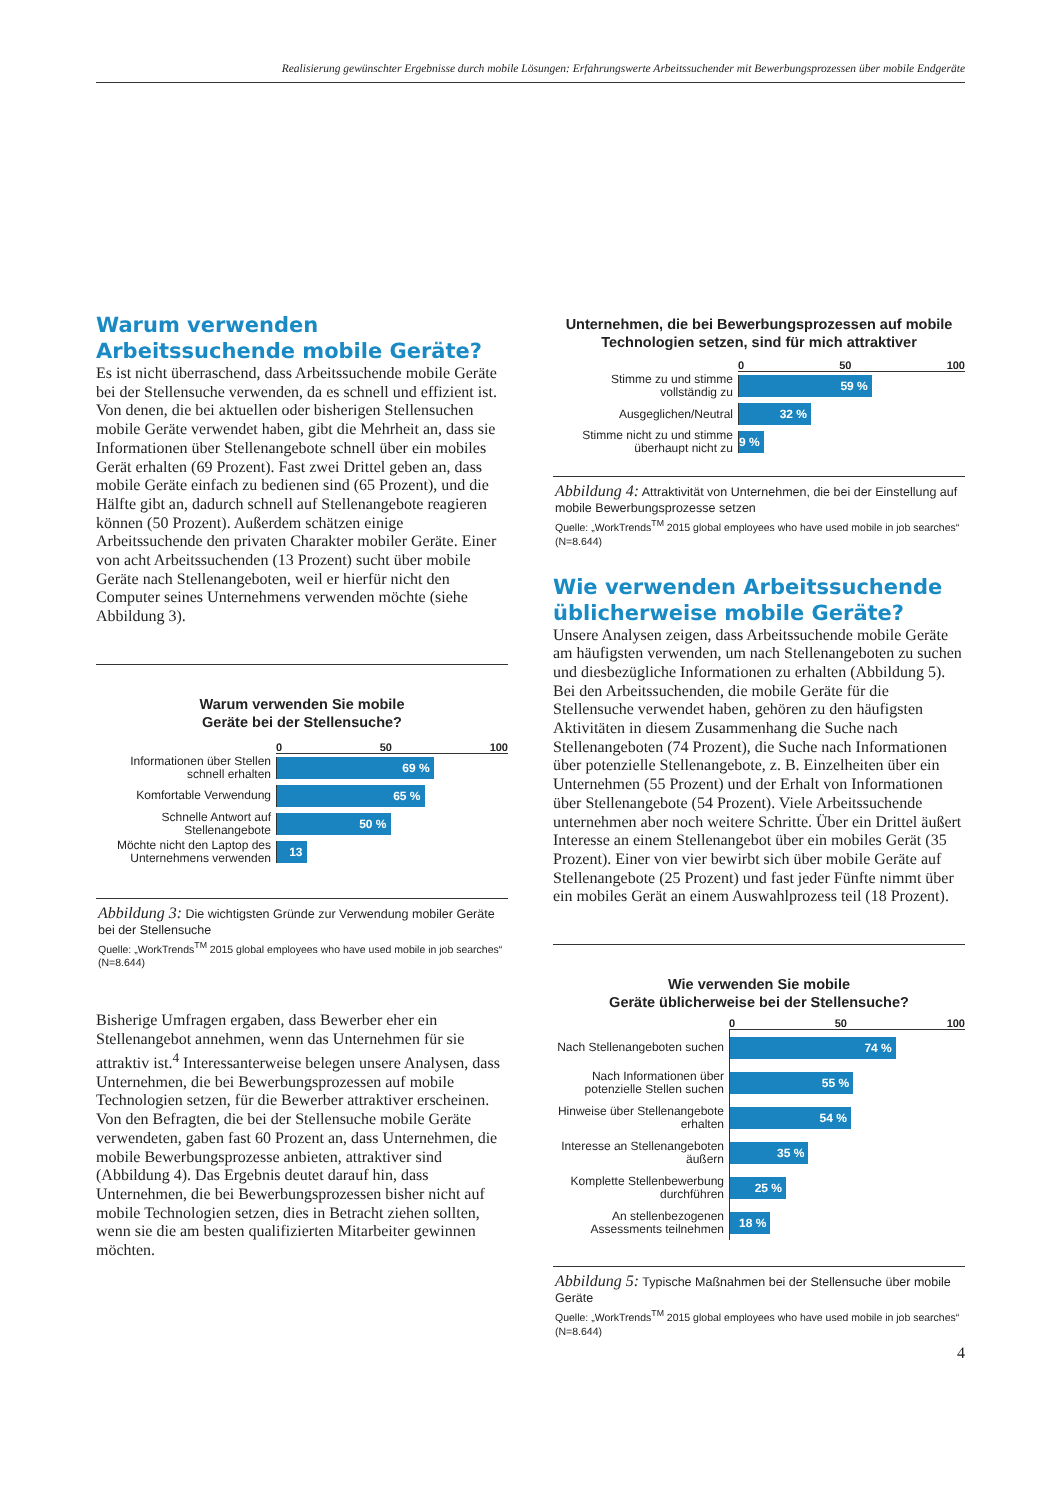Realisierung gewünschter Ergebnisse durch mobile Lösungen: Erfahrungswerte Arbeitssuchender mit Bewerbungsprozessen über mobile Endgeräte
Warum verwenden Arbeitssuchende mobile Geräte?
Es ist nicht überraschend, dass Arbeitssuchende mobile Geräte bei der Stellensuche verwenden, da es schnell und effizient ist. Von denen, die bei aktuellen oder bisherigen Stellensuchen mobile Geräte verwendet haben, gibt die Mehrheit an, dass sie Informationen über Stellenangebote schnell über ein mobiles Gerät erhalten (69 Prozent). Fast zwei Drittel geben an, dass mobile Geräte einfach zu bedienen sind (65 Prozent), und die Hälfte gibt an, dadurch schnell auf Stellenangebote reagieren können (50 Prozent). Außerdem schätzen einige Arbeitssuchende den privaten Charakter mobiler Geräte. Einer von acht Arbeitssuchenden (13 Prozent) sucht über mobile Geräte nach Stellenangeboten, weil er hierfür nicht den Computer seines Unternehmens verwenden möchte (siehe Abbildung 3).
Warum verwenden Sie mobile
Geräte bei der Stellensuche?
0 50 100
Informationen über Stellen schnell erhalten
69 %
Komfortable Verwendung
65 %
Schnelle Antwort auf Stellenangebote
50 %
Möchte nicht den Laptop des Unternehmens verwenden
13 %
Abbildung 3: Die wichtigsten Gründe zur Verwendung mobiler Geräte bei der Stellensuche
Quelle: „WorkTrends<sup>TM</sup> 2015 global employees who have used mobile in job searches“ (N=8.644)
Bisherige Umfragen ergaben, dass Bewerber eher ein Stellenangebot annehmen, wenn das Unternehmen für sie attraktiv ist.<sup>4</sup> Interessanterweise belegen unsere Analysen, dass Unternehmen, die bei Bewerbungsprozessen auf mobile Technologien setzen, für die Bewerber attraktiver erscheinen. Von den Befragten, die bei der Stellensuche mobile Geräte verwendeten, gaben fast 60 Prozent an, dass Unternehmen, die mobile Bewerbungsprozesse anbieten, attraktiver sind (Abbildung 4). Das Ergebnis deutet darauf hin, dass Unternehmen, die bei Bewerbungsprozessen bisher nicht auf mobile Technologien setzen, dies in Betracht ziehen sollten, wenn sie die am besten qualifizierten Mitarbeiter gewinnen möchten.
Unternehmen, die bei Bewerbungsprozessen auf mobile Technologien setzen, sind für mich attraktiver
0 50 100
Stimme zu und stimme vollständig zu
59 %
Ausgeglichen/Neutral
32 %
Stimme nicht zu und stimme überhaupt nicht zu
9 %
Abbildung 4: Attraktivität von Unternehmen, die bei der Einstellung auf mobile Bewerbungsprozesse setzen
Quelle: „WorkTrends<sup>TM</sup> 2015 global employees who have used mobile in job searches“ (N=8.644)
Wie verwenden Arbeitssuchende üblicherweise mobile Geräte?
Unsere Analysen zeigen, dass Arbeitssuchende mobile Geräte am häufigsten verwenden, um nach Stellenangeboten zu suchen und diesbezügliche Informationen zu erhalten (Abbildung 5). Bei den Arbeitssuchenden, die mobile Geräte für die Stellensuche verwendet haben, gehören zu den häufigsten Aktivitäten in diesem Zusammenhang die Suche nach Stellenangeboten (74 Prozent), die Suche nach Informationen über potenzielle Stellenangebote, z. B. Einzelheiten über ein Unternehmen (55 Prozent) und der Erhalt von Informationen über Stellenangebote (54 Prozent). Viele Arbeitssuchende unternehmen aber noch weitere Schritte. Über ein Drittel äußert Interesse an einem Stellenangebot über ein mobiles Gerät (35 Prozent). Einer von vier bewirbt sich über mobile Geräte auf Stellenangebote (25 Prozent) und fast jeder Fünfte nimmt über ein mobiles Gerät an einem Auswahlprozess teil (18 Prozent).
Wie verwenden Sie mobile
Geräte üblicherweise bei der Stellensuche?
0 50 100
Nach Stellenangeboten suchen
74 %
Nach Informationen über potenzielle Stellen suchen
55 %
Hinweise über Stellenangebote erhalten
54 %
Interesse an Stellenangeboten äußern
35 %
Komplette Stellenbewerbung durchführen
25 %
An stellenbezogenen Assessments teilnehmen
18 %
Abbildung 5: Typische Maßnahmen bei der Stellensuche über mobile Geräte
Quelle: „WorkTrends<sup>TM</sup> 2015 global employees who have used mobile in job searches“ (N=8.644)
4